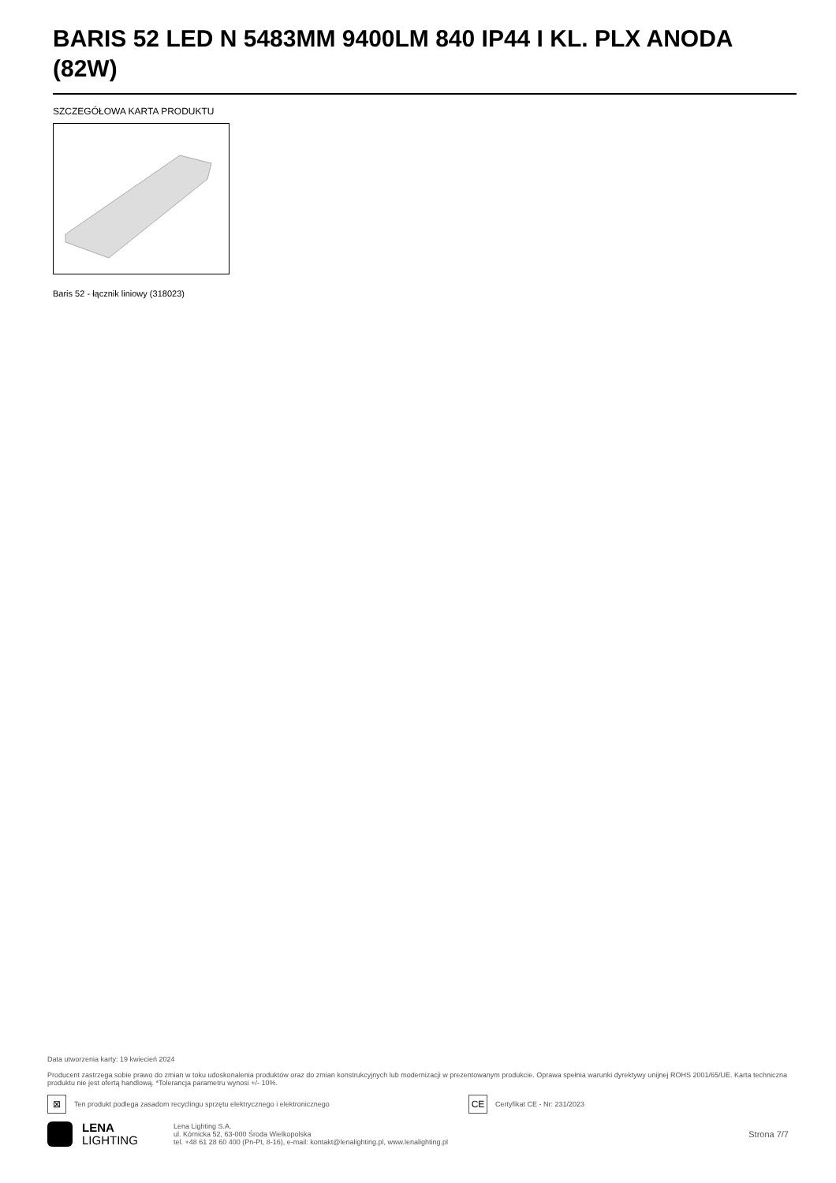BARIS 52 LED N 5483MM 9400LM 840 IP44 I KL. PLX ANODA (82W)
SZCZEGÓŁOWA KARTA PRODUKTU
Baris 52 - łącznik liniowy (318023)
Data utworzenia karty: 19 kwiecień 2024
Producent zastrzega sobie prawo do zmian w toku udoskonalenia produktów oraz do zmian konstrukcyjnych lub modernizacji w prezentowanym produkcie. Oprawa spełnia warunki dyrektywy unijnej ROHS 2001/65/UE. Karta techniczna produktu nie jest ofertą handlową. *Tolerancja parametru wynosi +/- 10%.
⊠
Ten produkt podlega zasadom recyclingu sprzętu elektrycznego i elektronicznego
CE
Certyfikat CE - Nr: 231/2023
LENA
LIGHTING
Lena Lighting S.A.
ul. Kórnicka 52, 63-000 Środa Wielkopolska
tel. +48 61 28 60 400 (Pn-Pt, 8-16), e-mail: kontakt@lenalighting.pl, www.lenalighting.pl
Strona 7/7